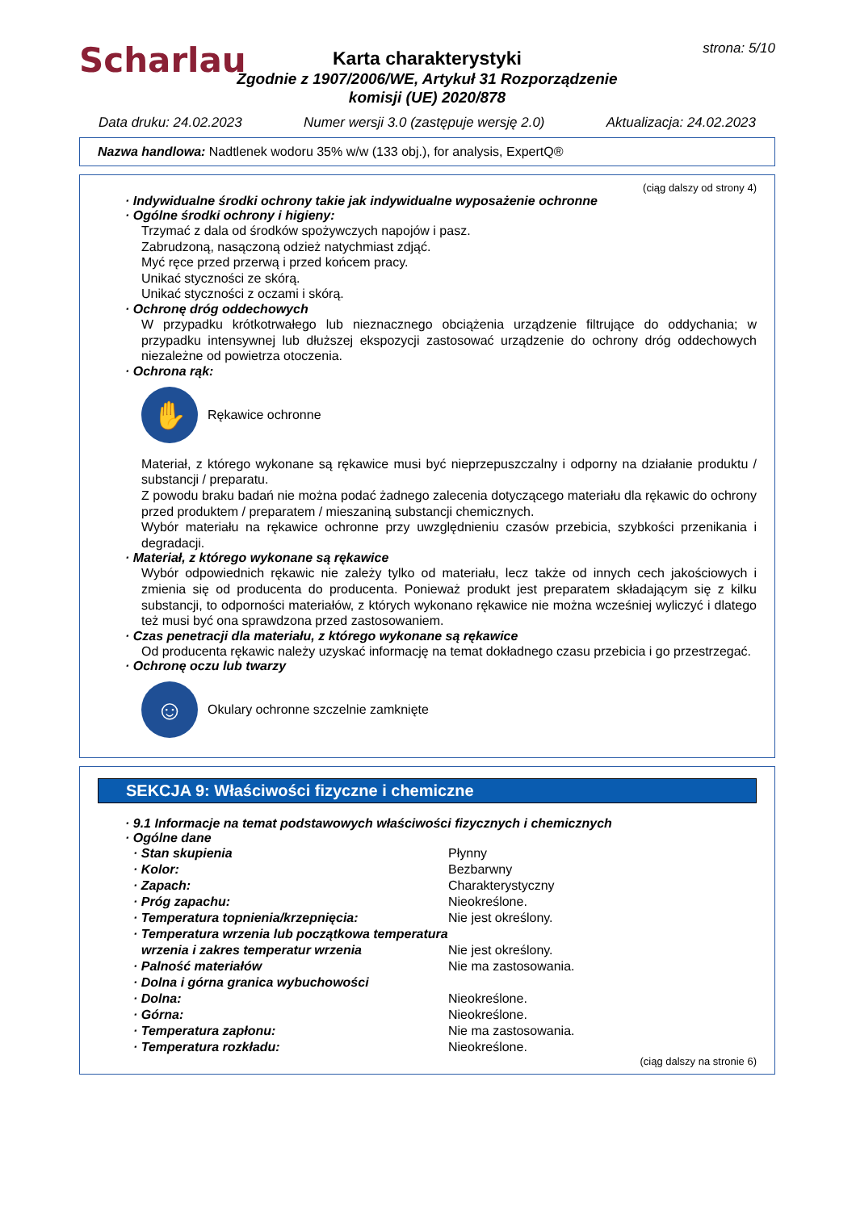Scharlau
strona: 5/10
Karta charakterystyki
Zgodnie z 1907/2006/WE, Artykuł 31 Rozporządzenie
komisji (UE) 2020/878
Data druku: 24.02.2023 Numer wersji 3.0 (zastępuje wersję 2.0) Aktualizacja: 24.02.2023
Nazwa handlowa: Nadtlenek wodoru 35% w/w (133 obj.), for analysis, ExpertQ®
(ciąg dalszy od strony 4)
· Indywidualne środki ochrony takie jak indywidualne wyposażenie ochronne
· Ogólne środki ochrony i higieny:
Trzymać z dala od środków spożywczych napojów i pasz.
Zabrudzoną, nasączoną odzież natychmiast zdjąć.
Myć ręce przed przerwą i przed końcem pracy.
Unikać styczności ze skórą.
Unikać styczności z oczami i skórą.
· Ochronę dróg oddechowych
W przypadku krótkotrwałego lub nieznacznego obciążenia urządzenie filtrujące do oddychania; w przypadku intensywnej lub dłuższej ekspozycji zastosować urządzenie do ochrony dróg oddechowych niezależne od powietrza otoczenia.
· Ochrona rąk:
✋
Rękawice ochronne
Materiał, z którego wykonane są rękawice musi być nieprzepuszczalny i odporny na działanie produktu / substancji / preparatu.
Z powodu braku badań nie można podać żadnego zalecenia dotyczącego materiału dla rękawic do ochrony przed produktem / preparatem / mieszaniną substancji chemicznych.
Wybór materiału na rękawice ochronne przy uwzględnieniu czasów przebicia, szybkości przenikania i degradacji.
· Materiał, z którego wykonane są rękawice
Wybór odpowiednich rękawic nie zależy tylko od materiału, lecz także od innych cech jakościowych i zmienia się od producenta do producenta. Ponieważ produkt jest preparatem składającym się z kilku substancji, to odporności materiałów, z których wykonano rękawice nie można wcześniej wyliczyć i dlatego też musi być ona sprawdzona przed zastosowaniem.
· Czas penetracji dla materiału, z którego wykonane są rękawice
Od producenta rękawic należy uzyskać informację na temat dokładnego czasu przebicia i go przestrzegać.
· Ochronę oczu lub twarzy
☺
Okulary ochronne szczelnie zamknięte
SEKCJA 9: Właściwości fizyczne i chemiczne
· 9.1 Informacje na temat podstawowych właściwości fizycznych i chemicznych
· Ogólne dane
· Stan skupienia Płynny
· Kolor: Bezbarwny
· Zapach: Charakterystyczny
· Próg zapachu: Nieokreślone.
· Temperatura topnienia/krzepnięcia: Nie jest określony.
· Temperatura wrzenia lub początkowa temperatura wrzenia i zakres temperatur wrzenia
Nie jest określony.
· Palność materiałów Nie ma zastosowania.
· Dolna i górna granica wybuchowości
· Dolna: Nieokreślone.
· Górna: Nieokreślone.
· Temperatura zapłonu: Nie ma zastosowania.
· Temperatura rozkładu: Nieokreślone.
(ciąg dalszy na stronie 6)